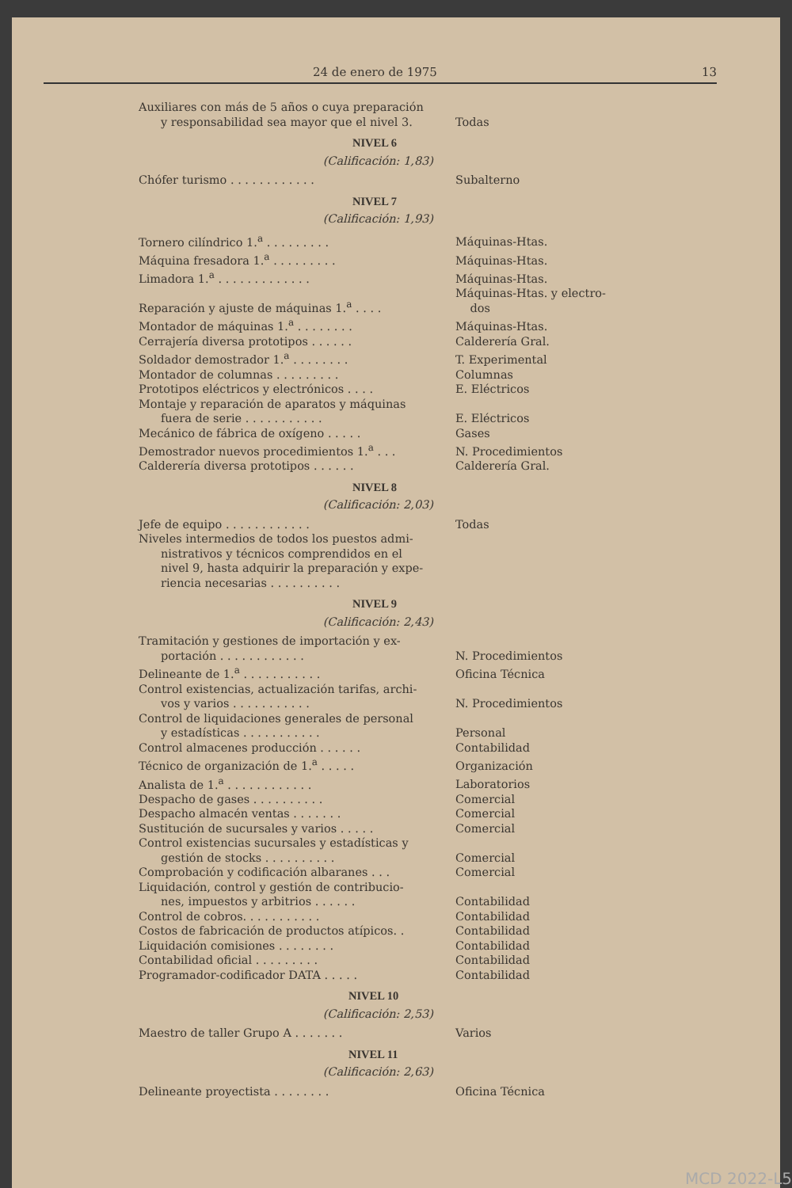24 de enero de 1975 13
| Auxiliares con más de 5 años o cuya preparación y responsabilidad sea mayor que el nivel 3. | Todas |
| NIVEL 6 | |
| (Calificación: 1,83) | |
| Chófer turismo . . . . . . . . . . . . | Subalterno |
| NIVEL 7 | |
| (Calificación: 1,93) | |
| Tornero cilíndrico 1.<sup>a</sup> . . . . . . . . . | Máquinas-Htas. |
| Máquina fresadora 1.<sup>a</sup> . . . . . . . . . | Máquinas-Htas. |
| Limadora 1.<sup>a</sup> . . . . . . . . . . . . . | Máquinas-Htas. |
| Reparación y ajuste de máquinas 1.<sup>a</sup> . . . . | Máquinas-Htas. y electro- dos |
| Montador de máquinas 1.<sup>a</sup> . . . . . . . . | Máquinas-Htas. |
| Cerrajería diversa prototipos . . . . . . | Calderería Gral. |
| Soldador demostrador 1.<sup>a</sup> . . . . . . . . | T. Experimental |
| Montador de columnas . . . . . . . . . | Columnas |
| Prototipos eléctricos y electrónicos . . . . | E. Eléctricos |
| Montaje y reparación de aparatos y máquinas fuera de serie . . . . . . . . . . . | E. Eléctricos |
| Mecánico de fábrica de oxígeno . . . . . | Gases |
| Demostrador nuevos procedimientos 1.<sup>a</sup> . . . | N. Procedimientos |
| Calderería diversa prototipos . . . . . . | Calderería Gral. |
| NIVEL 8 | |
| (Calificación: 2,03) | |
| Jefe de equipo . . . . . . . . . . . . | Todas |
| Niveles intermedios de todos los puestos admi- nistrativos y técnicos comprendidos en el nivel 9, hasta adquirir la preparación y expe- riencia necesarias . . . . . . . . . . | |
| NIVEL 9 | |
| (Calificación: 2,43) | |
| Tramitación y gestiones de importación y ex- portación . . . . . . . . . . . . | N. Procedimientos |
| Delineante de 1.<sup>a</sup> . . . . . . . . . . . | Oficina Técnica |
| Control existencias, actualización tarifas, archi- vos y varios . . . . . . . . . . . | N. Procedimientos |
| Control de liquidaciones generales de personal y estadísticas . . . . . . . . . . . | Personal |
| Control almacenes producción . . . . . . | Contabilidad |
| Técnico de organización de 1.<sup>a</sup> . . . . . | Organización |
| Analista de 1.<sup>a</sup> . . . . . . . . . . . . | Laboratorios |
| Despacho de gases . . . . . . . . . . | Comercial |
| Despacho almacén ventas . . . . . . . | Comercial |
| Sustitución de sucursales y varios . . . . . | Comercial |
| Control existencias sucursales y estadísticas y gestión de stocks . . . . . . . . . . | Comercial |
| Comprobación y codificación albaranes . . . | Comercial |
| Liquidación, control y gestión de contribucio- nes, impuestos y arbitrios . . . . . . | Contabilidad |
| Control de cobros. . . . . . . . . . . | Contabilidad |
| Costos de fabricación de productos atípicos. . | Contabilidad |
| Liquidación comisiones . . . . . . . . | Contabilidad |
| Contabilidad oficial . . . . . . . . . | Contabilidad |
| Programador-codificador DATA . . . . . | Contabilidad |
| NIVEL 10 | |
| (Calificación: 2,53) | |
| Maestro de taller Grupo A . . . . . . . | Varios |
| NIVEL 11 | |
| (Calificación: 2,63) | |
| Delineante proyectista . . . . . . . . | Oficina Técnica |
MCD 2022-L5